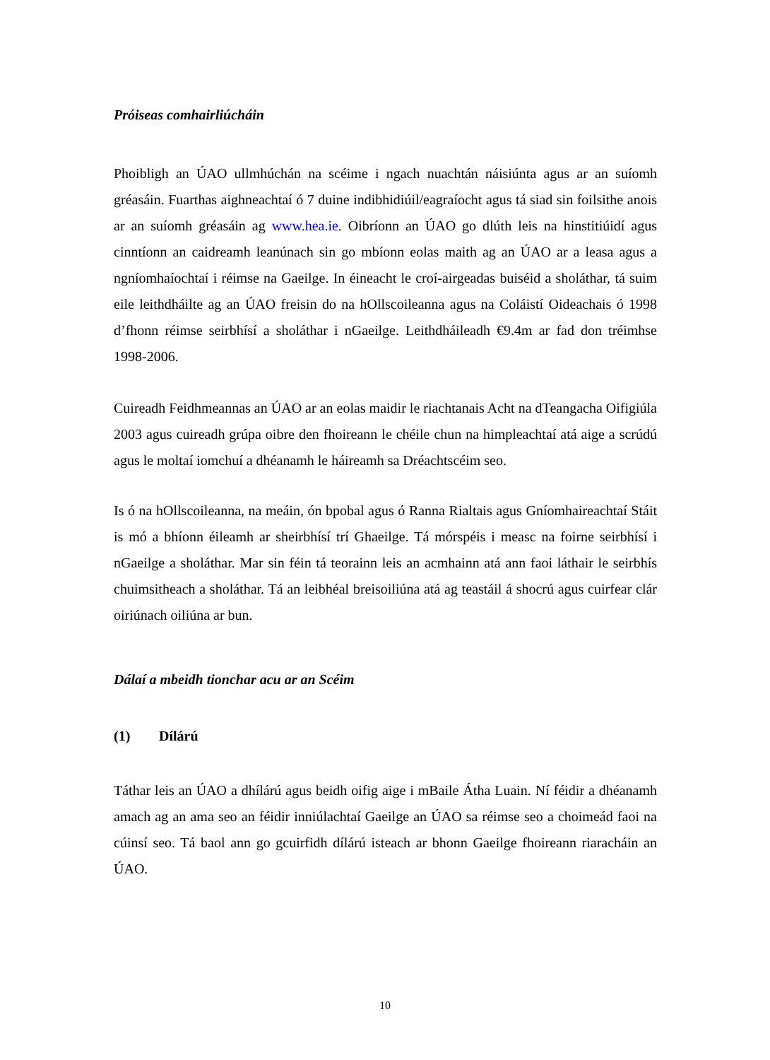Próiseas comhairliúcháin
Phoibligh an ÚAO ullmhúchán na scéime i ngach nuachtán náisiúnta agus ar an suíomh gréasáin. Fuarthas aighneachtaí ó 7 duine indibhidiúil/eagraíocht agus tá siad sin foilsithe anois ar an suíomh gréasáin ag www.hea.ie. Oibríonn an ÚAO go dlúth leis na hinstitiúidí agus cinntíonn an caidreamh leanúnach sin go mbíonn eolas maith ag an ÚAO ar a leasa agus a ngníomhaíochtaí i réimse na Gaeilge. In éineacht le croí-airgeadas buiséid a sholáthar, tá suim eile leithdháilte ag an ÚAO freisin do na hOllscoileanna agus na Coláistí Oideachais ó 1998 d’fhonn réimse seirbhísí a sholáthar i nGaeilge. Leithdháileadh €9.4m ar fad don tréimhse 1998-2006.
Cuireadh Feidhmeannas an ÚAO ar an eolas maidir le riachtanais Acht na dTeangacha Oifigiúla 2003 agus cuireadh grúpa oibre den fhoireann le chéile chun na himpleachtaí atá aige a scrúdú agus le moltaí iomchuí a dhéanamh le háireamh sa Dréachtscéim seo.
Is ó na hOllscoileanna, na meáin, ón bpobal agus ó Ranna Rialtais agus Gníomhaireachtaí Stáit is mó a bhíonn éileamh ar sheirbhísí trí Ghaeilge. Tá mórspéis i measc na foirne seirbhísí i nGaeilge a sholáthar. Mar sin féin tá teorainn leis an acmhainn atá ann faoi láthair le seirbhís chuimsitheach a sholáthar. Tá an leibhéal breisoiliúna atá ag teastáil á shocrú agus cuirfear clár oiriúnach oiliúna ar bun.
Dálaí a mbeidh tionchar acu ar an Scéim
(1) Dílárú
Táthar leis an ÚAO a dhílárú agus beidh oifig aige i mBaile Átha Luain. Ní féidir a dhéanamh amach ag an ama seo an féidir inniúlachtaí Gaeilge an ÚAO sa réimse seo a choimeád faoi na cúinsí seo. Tá baol ann go gcuirfidh dílárú isteach ar bhonn Gaeilge fhoireann riaracháin an ÚAO.
10